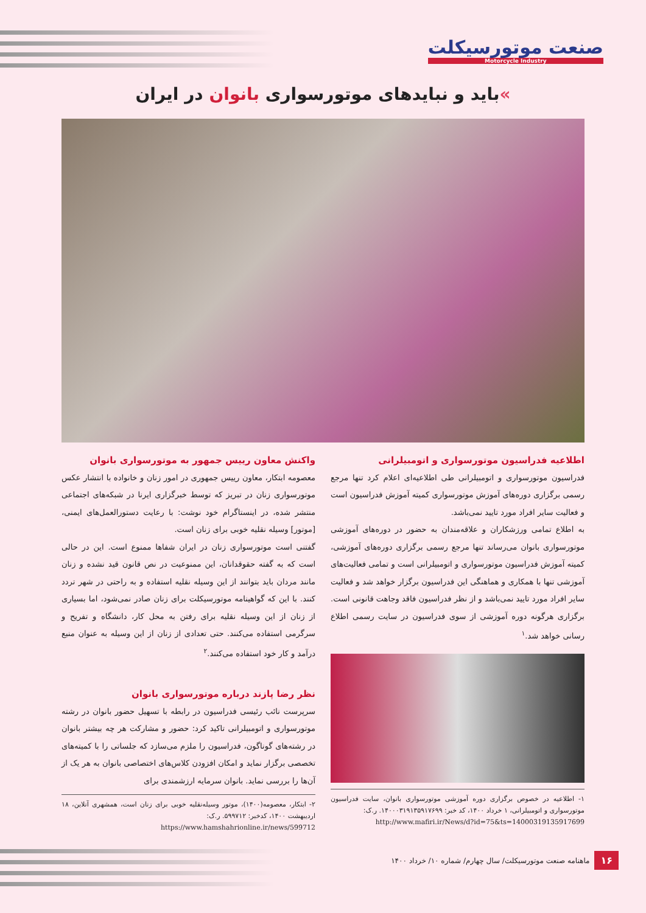صنعت موتورسیکلت
Motorcycle Industry
»باید و نبایدهای موتورسواری بانوان در ایران
اطلاعیه فدراسیون موتورسواری و اتومبیلرانی
فدراسیون موتورسواری و اتومبیلرانی طی اطلاعیه‌ای اعلام کرد تنها مرجع رسمی برگزاری دوره‌های آموزش موتورسواری کمیته آموزش فدراسیون است و فعالیت سایر افراد مورد تایید نمی‌باشد.
به اطلاع تمامی ورزشکاران و علاقه‌مندان به حضور در دوره‌های آموزشی موتورسواری بانوان می‌رساند تنها مرجع رسمی برگزاری دوره‌های آموزشی، کمیته آموزش فدراسیون موتورسواری و اتومبیلرانی است و تمامی فعالیت‌های آموزشی تنها با همکاری و هماهنگی این فدراسیون برگزار خواهد شد و فعالیت سایر افراد مورد تایید نمی‌باشد و از نظر فدراسیون فاقد وجاهت قانونی است. برگزاری هرگونه دوره آموزشی از سوی فدراسیون در سایت رسمی اطلاع رسانی خواهد شد.<sup>۱</sup>
۱- اطلاعیه در خصوص برگزاری دوره آموزشی موتورسواری بانوان، سایت فدراسیون موتورسواری و اتومبیلرانی، ۱ خرداد ۱۴۰۰، کد خبر: ۱۴۰۰۰۳۱۹۱۳۵۹۱۷۶۹۹. ر.ک:
http://www.mafiri.ir/News/d?id=75&ts=14000319135917699
واکنش معاون رییس جمهور به موتورسواری بانوان
معصومه ابتکار، معاون رییس جمهوری در امور زنان و خانواده با انتشار عکس موتورسواری زنان در تبریز که توسط خبرگزاری ایرنا در شبکه‌های اجتماعی منتشر شده، در اینستاگرام خود نوشت: با رعایت دستورالعمل‌های ایمنی، [موتور] وسیله نقلیه خوبی برای زنان است.
گفتنی است موتورسواری زنان در ایران شفاها ممنوع است. این در حالی است که به گفته حقوقدانان، این ممنوعیت در نص قانون قید نشده و زنان مانند مردان باید بتوانند از این وسیله نقلیه استفاده و به راحتی در شهر تردد کنند. با این که گواهینامه موتورسیکلت برای زنان صادر نمی‌شود، اما بسیاری از زنان از این وسیله نقلیه برای رفتن به محل کار، دانشگاه و تفریح و سرگرمی استفاده می‌کنند. حتی تعدادی از زنان از این وسیله به عنوان منبع درآمد و کار خود استفاده می‌کنند.<sup>۲</sup>
نظر رضا پازند درباره موتورسواری بانوان
سرپرست نائب رئیسی فدراسیون در رابطه با تسهیل حضور بانوان در رشته موتورسواری و اتومبیلرانی تاکید کرد: حضور و مشارکت هر چه بیشتر بانوان در رشته‌های گوناگون، فدراسیون را ملزم می‌سازد که جلساتی را با کمیته‌های تخصصی برگزار نماید و امکان افزودن کلاس‌های اختصاصی بانوان به هر یک از آن‌ها را بررسی نماید. بانوان سرمایه ارزشمندی برای
۲- ابتکار، معصومه(۱۴۰۰)، موتور وسیله‌نقلیه خوبی برای زنان است، همشهری آنلاین، ۱۸ اردیبهشت ۱۴۰۰، کدخبر: ۵۹۹۷۱۲. ر.ک:
https://www.hamshahrionline.ir/news/599712
۱۶ ماهنامه صنعت موتورسیکلت/ سال چهارم/ شماره ۱۰/ خرداد ۱۴۰۰